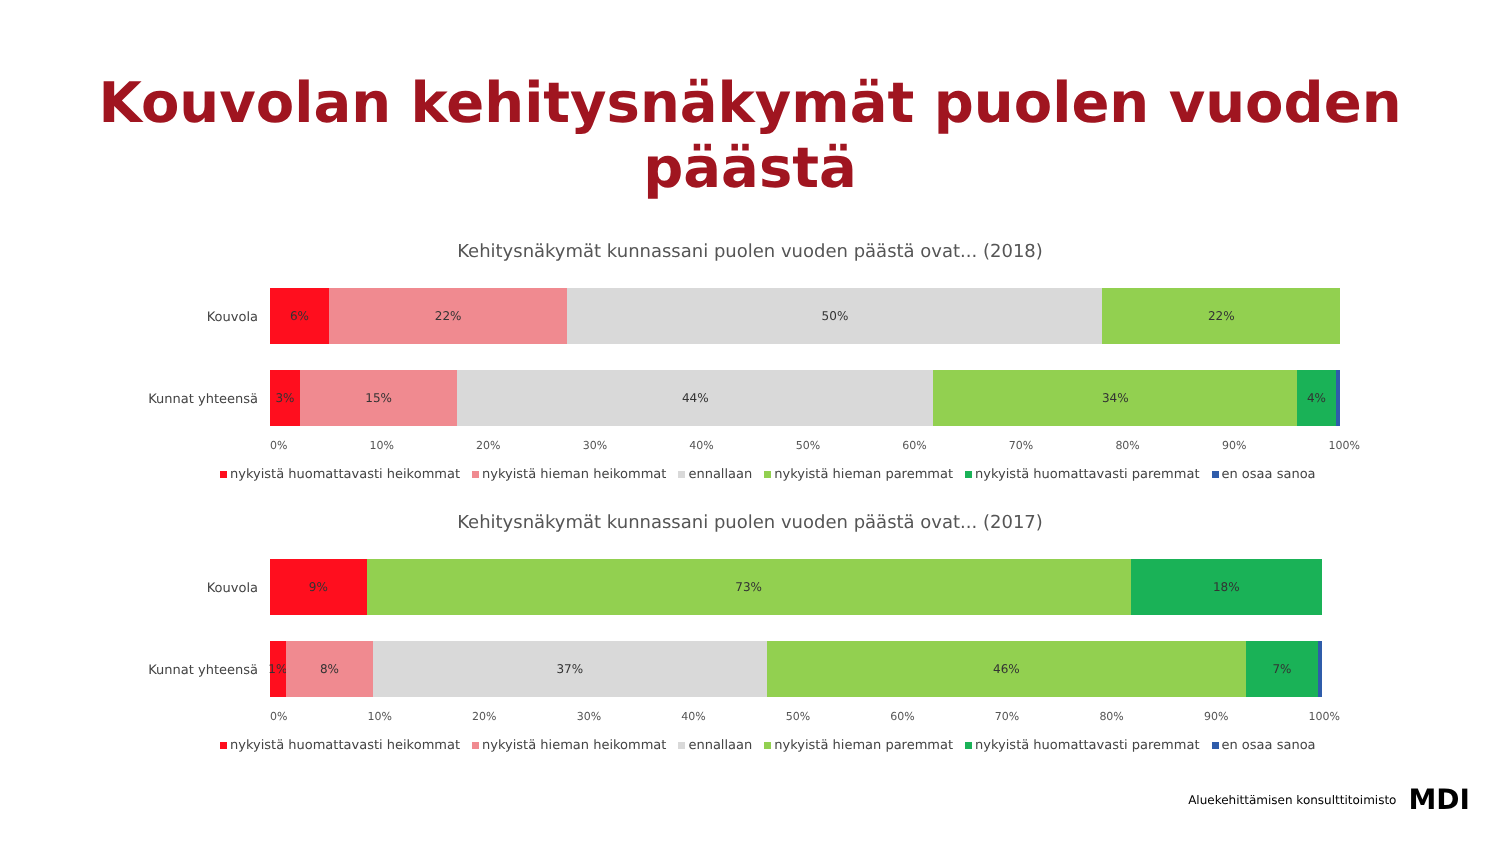Kouvolan kehitysnäkymät puolen vuoden päästä
Kehitysnäkymät kunnassani puolen vuoden päästä ovat... (2018)
Kouvola
6% 22% 50% 22%
Kunnat yhteensä
3% 15% 44% 34% 4%
0% 10% 20% 30% 40% 50% 60% 70% 80% 90% 100%
nykyistä huomattavasti heikommat nykyistä hieman heikommat ennallaan nykyistä hieman paremmat nykyistä huomattavasti paremmat en osaa sanoa
Kehitysnäkymät kunnassani puolen vuoden päästä ovat... (2017)
Kouvola
9% 73% 18%
Kunnat yhteensä
1% 8% 37% 46% 7%
0% 10% 20% 30% 40% 50% 60% 70% 80% 90% 100%
nykyistä huomattavasti heikommat nykyistä hieman heikommat ennallaan nykyistä hieman paremmat nykyistä huomattavasti paremmat en osaa sanoa
Aluekehittämisen konsulttitoimisto MDI